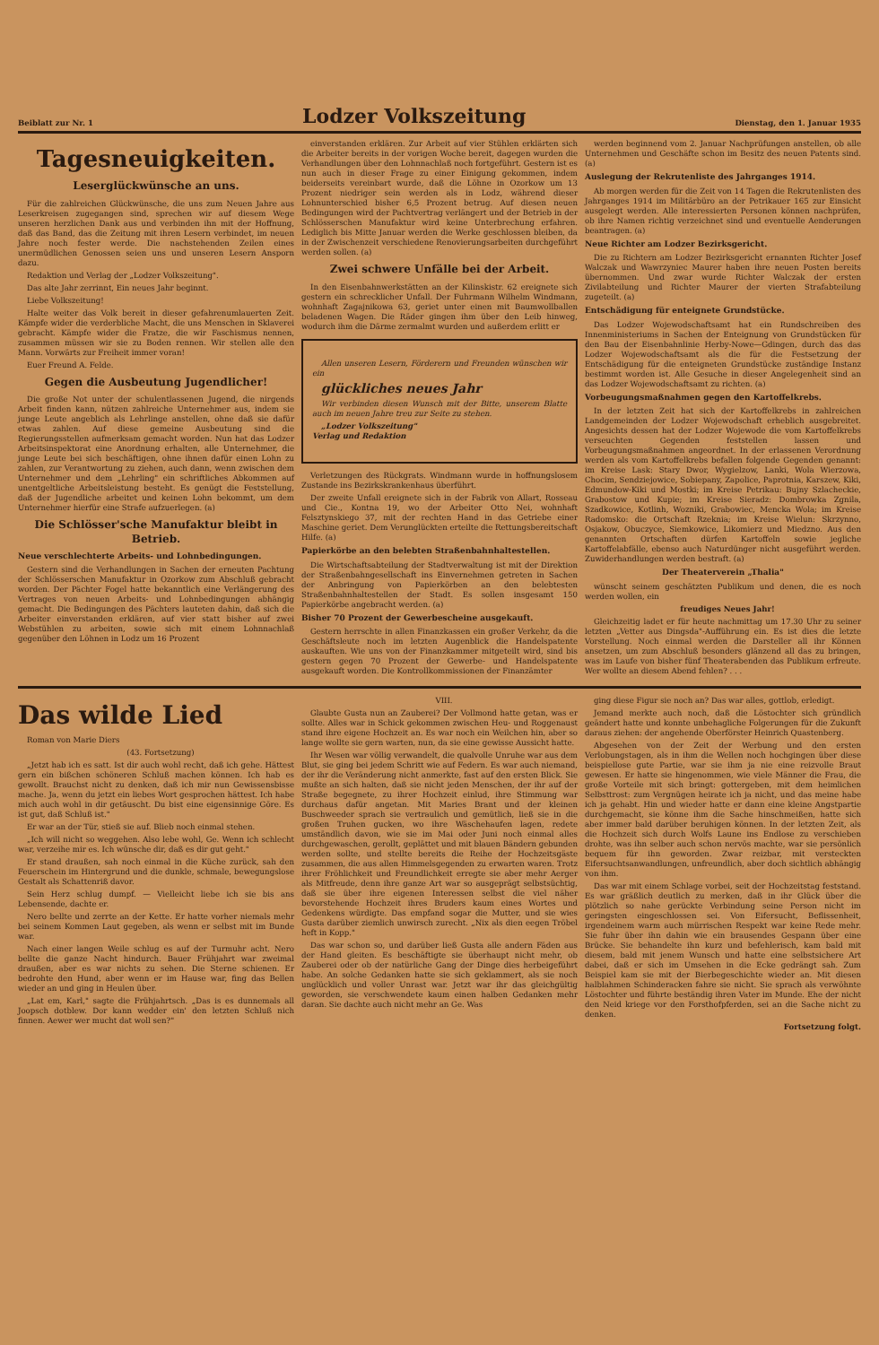Beiblatt zur Nr. 1 Lodzer Volkszeitung Dienstag, den 1. Januar 1935
Tagesneuigkeiten.
Leserglückwünsche an uns.
Für die zahlreichen Glückwünsche, die uns zum Neuen Jahre aus Leserkreisen zugegangen sind, sprechen wir auf diesem Wege unseren herzlichen Dank aus und verbinden ihn mit der Hoffnung, daß das Band, das die Zeitung mit ihren Lesern verbindet, im neuen Jahre noch fester werde. Die nachstehenden Zeilen eines unermüdlichen Genossen seien uns und unseren Lesern Ansporn dazu.
Redaktion und Verlag der „Lodzer Volkszeitung".
Das alte Jahr zerrinnt, Ein neues Jahr beginnt.
Liebe Volkszeitung!
Halte weiter das Volk bereit in dieser gefahrenumlauerten Zeit. Kämpfe wider die verderbliche Macht, die uns Menschen in Sklaverei gebracht. Kämpfe wider die Fratze, die wir Faschismus nennen, zusammen müssen wir sie zu Boden rennen. Wir stellen alle den Mann. Vorwärts zur Freiheit immer voran!
Euer Freund A. Felde.
Gegen die Ausbeutung Jugendlicher!
Die große Not unter der schulentlassenen Jugend, die nirgends Arbeit finden kann, nützen zahlreiche Unternehmer aus, indem sie junge Leute angeblich als Lehrlinge anstellen, ohne daß sie dafür etwas zahlen. Auf diese gemeine Ausbeutung sind die Regierungsstellen aufmerksam gemacht worden. Nun hat das Lodzer Arbeitsinspektorat eine Anordnung erhalten, alle Unternehmer, die junge Leute bei sich beschäftigen, ohne ihnen dafür einen Lohn zu zahlen, zur Verantwortung zu ziehen, auch dann, wenn zwischen dem Unternehmer und dem „Lehrling" ein schriftliches Abkommen auf unentgeltliche Arbeitsleistung besteht. Es genügt die Feststellung, daß der Jugendliche arbeitet und keinen Lohn bekommt, um dem Unternehmer hierfür eine Strafe aufzuerlegen. (a)
Die Schlösser'sche Manufaktur bleibt in Betrieb.
Neue verschlechterte Arbeits- und Lohnbedingungen.
Gestern sind die Verhandlungen in Sachen der erneuten Pachtung der Schlösserschen Manufaktur in Ozorkow zum Abschluß gebracht worden. Der Pächter Fogel hatte bekanntlich eine Verlängerung des Vertrages von neuen Arbeits- und Lohnbedingungen abhängig gemacht. Die Bedingungen des Pächters lauteten dahin, daß sich die Arbeiter einverstanden erklären, auf vier statt bisher auf zwei Webstühlen zu arbeiten, sowie sich mit einem Lohnnachlaß gegenüber den Löhnen in Lodz um 16 Prozent
einverstanden erklären. Zur Arbeit auf vier Stühlen erklärten sich die Arbeiter bereits in der vorigen Woche bereit, dagegen wurden die Verhandlungen über den Lohnnachlaß noch fortgeführt. Gestern ist es nun auch in dieser Frage zu einer Einigung gekommen, indem beiderseits vereinbart wurde, daß die Löhne in Ozorkow um 13 Prozent niedriger sein werden als in Lodz, während dieser Lohnunterschied bisher 6,5 Prozent betrug. Auf diesen neuen Bedingungen wird der Pachtvertrag verlängert und der Betrieb in der Schlösserschen Manufaktur wird keine Unterbrechung erfahren. Lediglich bis Mitte Januar werden die Werke geschlossen bleiben, da in der Zwischenzeit verschiedene Renovierungsarbeiten durchgeführt werden sollen. (a)
Zwei schwere Unfälle bei der Arbeit.
In den Eisenbahnwerkstätten an der Kilinskistr. 62 ereignete sich gestern ein schrecklicher Unfall. Der Fuhrmann Wilhelm Windmann, wohnhaft Zagajnikowa 63, geriet unter einen mit Baumwollballen beladenen Wagen. Die Räder gingen ihm über den Leib hinweg, wodurch ihm die Därme zermalmt wurden und außerdem erlitt er
Allen unseren Lesern, Förderern und Freunden wünschen wir ein
glückliches neues Jahr
Wir verbinden diesen Wunsch mit der Bitte, unserem Blatte auch im neuen Jahre treu zur Seite zu stehen.
„Lodzer Volkszeitung"
Verlag und Redaktion
Verletzungen des Rückgrats. Windmann wurde in hoffnungslosem Zustande ins Bezirkskrankenhaus überführt.
Der zweite Unfall ereignete sich in der Fabrik von Allart, Rosseau und Cie., Kontna 19, wo der Arbeiter Otto Nei, wohnhaft Felsztynskiego 37, mit der rechten Hand in das Getriebe einer Maschine geriet. Dem Verunglückten erteilte die Rettungsbereitschaft Hilfe. (a)
Papierkörbe an den belebten Straßenbahnhaltestellen.
Die Wirtschaftsabteilung der Stadtverwaltung ist mit der Direktion der Straßenbahngesellschaft ins Einvernehmen getreten in Sachen der Anbringung von Papierkörben an den belebtesten Straßenbahnhaltestellen der Stadt. Es sollen insgesamt 150 Papierkörbe angebracht werden. (a)
Bisher 70 Prozent der Gewerbescheine ausgekauft.
Gestern herrschte in allen Finanzkassen ein großer Verkehr, da die Geschäftsleute noch im letzten Augenblick die Handelspatente auskauften. Wie uns von der Finanzkammer mitgeteilt wird, sind bis gestern gegen 70 Prozent der Gewerbe- und Handelspatente ausgekauft worden. Die Kontrollkommissionen der Finanzämter
werden beginnend vom 2. Januar Nachprüfungen anstellen, ob alle Unternehmen und Geschäfte schon im Besitz des neuen Patents sind. (a)
Auslegung der Rekrutenliste des Jahrganges 1914.
Ab morgen werden für die Zeit von 14 Tagen die Rekrutenlisten des Jahrganges 1914 im Militärbüro an der Petrikauer 165 zur Einsicht ausgelegt werden. Alle interessierten Personen können nachprüfen, ob ihre Namen richtig verzeichnet sind und eventuelle Aenderungen beantragen. (a)
Neue Richter am Lodzer Bezirksgericht.
Die zu Richtern am Lodzer Bezirksgericht ernannten Richter Josef Walczak und Wawrzyniec Maurer haben ihre neuen Posten bereits übernommen. Und zwar wurde Richter Walczak der ersten Zivilabteilung und Richter Maurer der vierten Strafabteilung zugeteilt. (a)
Entschädigung für enteignete Grundstücke.
Das Lodzer Wojewodschaftsamt hat ein Rundschreiben des Innenministeriums in Sachen der Enteignung von Grundstücken für den Bau der Eisenbahnlinie Herby-Nowe—Gdingen, durch das das Lodzer Wojewodschaftsamt als die für die Festsetzung der Entschädigung für die enteigneten Grundstücke zuständige Instanz bestimmt worden ist. Alle Gesuche in dieser Angelegenheit sind an das Lodzer Wojewodschaftsamt zu richten. (a)
Vorbeugungsmaßnahmen gegen den Kartoffelkrebs.
In der letzten Zeit hat sich der Kartoffelkrebs in zahlreichen Landgemeinden der Lodzer Wojewodschaft erheblich ausgebreitet. Angesichts dessen hat der Lodzer Wojewode die vom Kartoffelkrebs verseuchten Gegenden feststellen lassen und Vorbeugungsmaßnahmen angeordnet. In der erlassenen Verordnung werden als vom Kartoffelkrebs befallen folgende Gegenden genannt: im Kreise Lask: Stary Dwor, Wygielzow, Lanki, Wola Wierzowa, Chocim, Sendziejowice, Sobiepany, Zapolice, Paprotnia, Karszew, Kiki, Edmundow-Kiki und Mostki; im Kreise Petrikau: Bujny Szlacheckie, Grabostow und Kupie; im Kreise Sieradz: Dombrowka Zgnila, Szadkowice, Kotlinh, Wozniki, Grabowiec, Mencka Wola; im Kreise Radomsko: die Ortschaft Rzeknia; im Kreise Wielun: Skrzynno, Osjakow, Obuczyce, Siemkowice, Likomierz und Miedzno. Aus den genannten Ortschaften dürfen Kartoffeln sowie jegliche Kartoffelabfälle, ebenso auch Naturdünger nicht ausgeführt werden. Zuwiderhandlungen werden bestraft. (a)
Der Theaterverein „Thalia"
wünscht seinem geschätzten Publikum und denen, die es noch werden wollen, ein
freudiges Neues Jahr!
Gleichzeitig ladet er für heute nachmittag um 17.30 Uhr zu seiner letzten „Vetter aus Dingsda"-Aufführung ein. Es ist dies die letzte Vorstellung. Noch einmal werden die Darsteller all ihr Können ansetzen, um zum Abschluß besonders glänzend all das zu bringen, was im Laufe von bisher fünf Theaterabenden das Publikum erfreute. Wer wollte an diesem Abend fehlen? . . .
Das wilde Lied
Roman von Marie Diers
(43. Fortsetzung)
„Jetzt hab ich es satt. Ist dir auch wohl recht, daß ich gehe. Hättest gern ein bißchen schöneren Schluß machen können. Ich hab es gewollt. Brauchst nicht zu denken, daß ich mir nun Gewissensbisse mache. Ja, wenn du jetzt ein liebes Wort gesprochen hättest. Ich habe mich auch wohl in dir getäuscht. Du bist eine eigensinnige Göre. Es ist gut, daß Schluß ist."
Er war an der Tür, stieß sie auf. Blieb noch einmal stehen.
„Ich will nicht so weggehen. Also lebe wohl, Ge. Wenn ich schlecht war, verzeihe mir es. Ich wünsche dir, daß es dir gut geht."
Er stand draußen, sah noch einmal in die Küche zurück, sah den Feuerschein im Hintergrund und die dunkle, schmale, bewegungslose Gestalt als Schattenriß davor.
Sein Herz schlug dumpf. — Vielleicht liebe ich sie bis ans Lebensende, dachte er.
Nero bellte und zerrte an der Kette. Er hatte vorher niemals mehr bei seinem Kommen Laut gegeben, als wenn er selbst mit im Bunde war.
Nach einer langen Weile schlug es auf der Turmuhr acht. Nero bellte die ganze Nacht hindurch. Bauer Frühjahrt war zweimal draußen, aber es war nichts zu sehen. Die Sterne schienen. Er bedrohte den Hund, aber wenn er im Hause war, fing das Bellen wieder an und ging in Heulen über.
„Lat em, Karl," sagte die Frühjahrtsch. „Das is es dunnemals all Joopsch dotblew. Dor kann wedder ein' den letzten Schluß nich finnen. Aewer wer mucht dat woll sen?"
VIII.
Glaubte Gusta nun an Zauberei? Der Vollmond hatte getan, was er sollte. Alles war in Schick gekommen zwischen Heu- und Roggenaust stand ihre eigene Hochzeit an. Es war noch ein Weilchen hin, aber so lange wollte sie gern warten, nun, da sie eine gewisse Aussicht hatte.
Ihr Wesen war völlig verwandelt, die qualvolle Unruhe war aus dem Blut, sie ging bei jedem Schritt wie auf Federn. Es war auch niemand, der ihr die Veränderung nicht anmerkte, fast auf den ersten Blick. Sie mußte an sich halten, daß sie nicht jeden Menschen, der ihr auf der Straße begegnete, zu ihrer Hochzeit einlud, ihre Stimmung war durchaus dafür angetan. Mit Maries Brant und der kleinen Buschweeder sprach sie vertraulich und gemütlich, ließ sie in die großen Truhen gucken, wo ihre Wäschehaufen lagen, redete umständlich davon, wie sie im Mai oder Juni noch einmal alles durchgewaschen, gerollt, geplättet und mit blauen Bändern gebunden werden sollte, und stellte bereits die Reihe der Hochzeitsgäste zusammen, die aus allen Himmelsgegenden zu erwarten waren. Trotz ihrer Fröhlichkeit und Freundlichkeit erregte sie aber mehr Aerger als Mitfreude, denn ihre ganze Art war so ausgeprägt selbstsüchtig, daß sie über ihre eigenen Interessen selbst die viel näher bevorstehende Hochzeit ihres Bruders kaum eines Wortes und Gedenkens würdigte. Das empfand sogar die Mutter, und sie wies Gusta darüber ziemlich unwirsch zurecht. „Nix als dien eegen Tröbel heft in Kopp."
Das war schon so, und darüber ließ Gusta alle andern Fäden aus der Hand gleiten. Es beschäftigte sie überhaupt nicht mehr, ob Zauberei oder ob der natürliche Gang der Dinge dies herbeigeführt habe. An solche Gedanken hatte sie sich geklammert, als sie noch unglücklich und voller Unrast war. Jetzt war ihr das gleichgültig geworden, sie verschwendete kaum einen halben Gedanken mehr daran. Sie dachte auch nicht mehr an Ge. Was
ging diese Figur sie noch an? Das war alles, gottlob, erledigt.
Jemand merkte auch noch, daß die Löstochter sich gründlich geändert hatte und konnte unbehagliche Folgerungen für die Zukunft daraus ziehen: der angehende Oberförster Heinrich Quastenberg.
Abgesehen von der Zeit der Werbung und den ersten Verlobungstagen, als in ihm die Wellen noch hochgingen über diese beispiellose gute Partie, war sie ihm ja nie eine reizvolle Braut gewesen. Er hatte sie hingenommen, wie viele Männer die Frau, die große Vorteile mit sich bringt: gottergeben, mit dem heimlichen Selbsttrost: zum Vergnügen heirate ich ja nicht, und das meine habe ich ja gehabt. Hin und wieder hatte er dann eine kleine Angstpartie durchgemacht, sie könne ihm die Sache hinschmeißen, hatte sich aber immer bald darüber beruhigen können. In der letzten Zeit, als die Hochzeit sich durch Wolfs Laune ins Endlose zu verschieben drohte, was ihn selber auch schon nervös machte, war sie persönlich bequem für ihn geworden. Zwar reizbar, mit versteckten Eifersuchtsanwandlungen, unfreundlich, aber doch sichtlich abhängig von ihm.
Das war mit einem Schlage vorbei, seit der Hochzeitstag feststand. Es war gräßlich deutlich zu merken, daß in ihr Glück über die plötzlich so nahe gerückte Verbindung seine Person nicht im geringsten eingeschlossen sei. Von Eifersucht, Beflissenheit, irgendeinem warm auch mürrischen Respekt war keine Rede mehr. Sie fuhr über ihn dahin wie ein brausendes Gespann über eine Brücke. Sie behandelte ihn kurz und befehlerisch, kam bald mit diesem, bald mit jenem Wunsch und hatte eine selbstsichere Art dabei, daß er sich im Umsehen in die Ecke gedrängt sah. Zum Beispiel kam sie mit der Bierbegeschichte wieder an. Mit diesen halblahmen Schinderacken fahre sie nicht. Sie sprach als verwöhnte Löstochter und führte beständig ihren Vater im Munde. Ehe der nicht den Neid kriege vor den Forsthofpferden, sei an die Sache nicht zu denken.
Fortsetzung folgt.